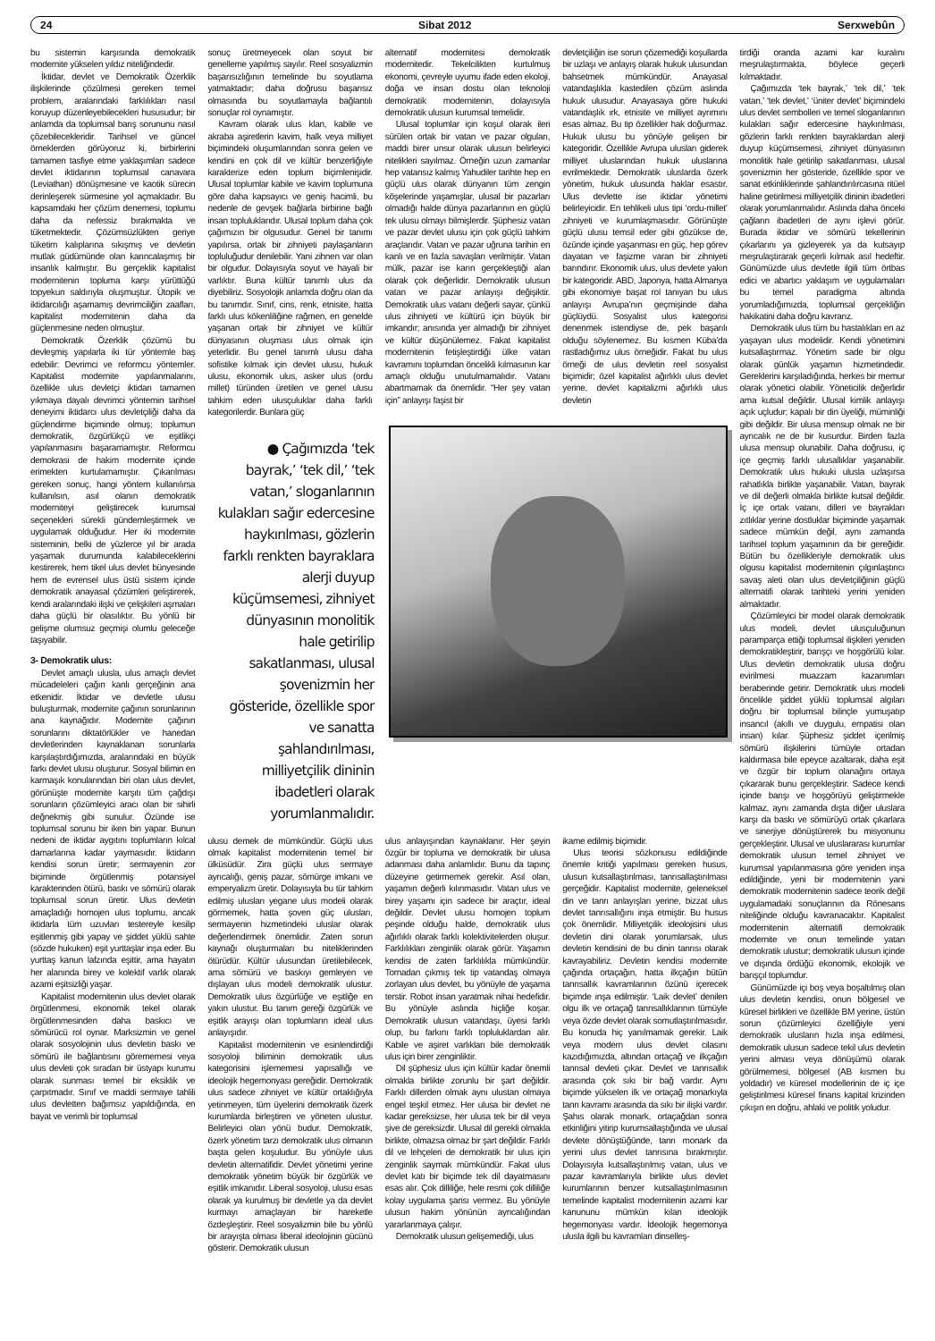24 Sibat 2012 Serxwebûn
bu sistemin karşısında demokratik modernite yükselen yıldız niteliğindedir.
İktidar, devlet ve Demokratik Özerklik ilişkilerinde çözülmesi gereken temel problem, aralarındaki farklılıkları nasıl koruyup düzenleyebilecekleri hususudur; bir anlamda da toplumsal barış sorununu nasıl çözebilecekleridir. Tarihsel ve güncel örneklerden görüyoruz ki, birbirlerini tamamen tasfiye etme yaklaşımları sadece devlet iktidarının toplumsal canavara (Leviathan) dönüşmesine ve kaotik sürecin derinleşerek sürmesine yol açmaktadır. Bu kapsamdaki her çözüm denemesi, toplumu daha da nefessiz bırakmakta ve tüketmektedir. Çözümsüzlükten geriye tüketim kalıplarına sıkışmış ve devletin mutlak güdümünde olan karıncalaşmış bir insanlık kalmıştır. Bu gerçeklik kapitalist modernitenin topluma karşı yürüttüğü topyekun saldırıyla oluşmuştur. Ütopik ve iktidarcılığı aşamamış devrimciliğin zaafları, kapitalist modernitenin daha da güçlenmesine neden olmuştur.
Demokratik Özerklik çözümü bu devleşmiş yapılarla iki tür yöntemle baş edebilir: Devrimci ve reformcu yöntemler. Kapitalist modernite yapılanmalarını, özellikle ulus devletçi iktidarı tamamen yıkmaya dayalı devrimci yöntemin tarihsel deneyimi iktidarcı ulus devletçiliği daha da güçlendirme biçiminde olmuş; toplumun demokratik, özgürlükçü ve eşitlikçi yapılanmasını başaramamıştır. Reformcu demokrasi de hakim modernite içinde erimekten kurtulamamıştır. Çıkarılması gereken sonuç, hangi yöntem kullanılırsa kullanılsın, asıl olanın demokratik moderniteyi geliştirecek kurumsal seçenekleri sürekli gündemleştirmek ve uygulamak olduğudur. Her iki modernite sisteminin, belki de yüzlerce yıl bir arada yaşamak durumunda kalabileceklerini kestirerek, hem tikel ulus devlet bünyesinde hem de evrensel ulus üstü sistem içinde demokratik anayasal çözümleri geliştirerek, kendi aralarındaki ilişki ve çelişkileri aşmaları daha güçlü bir olasılıktır. Bu yönlü bir gelişme olumsuz geçmişi olumlu geleceğe taşıyabilir.
3- Demokratik ulus:
Devlet amaçlı ulusla, ulus amaçlı devlet mücadeleleri çağın kanlı gerçeğinin ana etkenidir. İktidar ve devletle ulusu buluşturmak, modernite çağının sorunlarının ana kaynağıdır. Modernite çağının sorunlarını diktatörlükler ve hanedan devletlerinden kaynaklanan sorunlarla karşılaştırdığımızda, aralarındaki en büyük farkı devlet ulusu oluşturur. Sosyal bilimin en karmaşık konularından biri olan ulus devlet, görünüşte modernite karşıtı tüm çağdışı sorunların çözümleyici aracı olan bir sihirli değnekmiş gibi sunulur. Özünde ise toplumsal sorunu bir iken bin yapar. Bunun nedeni de iktidar aygıtını toplumların kılcal damarlarına kadar yaymasıdır. İktidarın kendisi sorun üretir; sermayenin zor biçiminde örgütlenmiş potansiyel karakterinden ötürü, baskı ve sömürü olarak toplumsal sorun üretir. Ulus devletin amaçladığı homojen ulus toplumu, ancak iktidarla tüm uzuvları testereyle kesilip eşitlenmiş gibi yapay ve şiddet yüklü sahte (sözde hukuken) eşit yurttaşlar inşa eder. Bu yurttaş kanun lafzında eşittir, ama hayatın her alanında birey ve kolektif varlık olarak azami eşitsizliği yaşar.
Kapitalist modernitenin ulus devlet olarak örgütlenmesi, ekonomik tekel olarak örgütlenmesinden daha baskıcı ve sömürücü rol oynar. Marksizmin ve genel olarak sosyolojinin ulus devletin baskı ve sömürü ile bağlantısını görememesi veya ulus devleti çok sıradan bir üstyapı kurumu olarak sunması temel bir eksiklik ve çarpıtmadır. Sınıf ve maddi sermaye tahlili ulus devletten bağımsız yapıldığında, en bayat ve verimli bir toplumsal
sonuç üretmeyecek olan soyut bir genelleme yapılmış sayılır. Reel sosyalizmin başarısızlığının temelinde bu soyutlama yatmaktadır; daha doğrusu başarısız olmasında bu soyutlamayla bağlantılı sonuçlar rol oynamıştır.
Kavram olarak ulus klan, kabile ve akraba aşiretlerin kavim, halk veya milliyet biçimindeki oluşumlarından sonra gelen ve kendini en çok dil ve kültür benzerliğiyle karakterize eden toplum biçimlenişidir. Ulusal toplumlar kabile ve kavim toplumuna göre daha kapsayıcı ve geniş hacimli, bu nedenle de gevşek bağlarla birbirine bağlı insan topluluklarıdır. Ulusal toplum daha çok çağımızın bir olgusudur. Genel bir tanımı yapılırsa, ortak bir zihniyeti paylaşanların topluluğudur denilebilir. Yani zihnen var olan bir olgudur. Dolayısıyla soyut ve hayali bir varlıktır. Buna kültür tanımlı ulus da diyebiliriz. Sosyolojik anlamda doğru olan da bu tanımdır. Sınıf, cins, renk, etnisite, hatta farklı ulus kökenliliğine rağmen, en genelde yaşanan ortak bir zihniyet ve kültür dünyasının oluşması ulus olmak için yeterlidir. Bu genel tanımlı ulusu daha sofistike kılmak için devlet ulusu, hukuk ulusu, ekonomik ulus, asker ulus (ordu millet) türünden üretilen ve genel ulusu tahkim eden ulusçuluklar daha farklı kategorilerdir. Bunlara güç
alternatif modernitesi demokratik modernitedir. Tekelcilikten kurtulmuş ekonomi, çevreyle uyumu ifade eden ekoloji, doğa ve insan dostu olan teknoloji demokratik modernitenin, dolayısıyla demokratik ulusun kurumsal temelidir.
Ulusal toplumlar için koşul olarak ileri sürülen ortak bir vatan ve pazar olguları, maddi birer unsur olarak ulusun belirleyici nitelikleri sayılmaz. Örneğin uzun zamanlar hep vatansız kalmış Yahudiler tarihte hep en güçlü ulus olarak dünyanın tüm zengin köşelerinde yaşamışlar, ulusal bir pazarları olmadığı halde dünya pazarlarının en güçlü tek ulusu olmayı bilmişlerdir. Şüphesiz vatan ve pazar devlet ulusu için çok güçlü tahkim araçlarıdır. Vatan ve pazar uğruna tarihin en kanlı ve en fazla savaşları verilmiştir. Vatan mülk, pazar ise karın gerçekleştiği alan olarak çok değerlidir. Demokratik ulusun vatan ve pazar anlayışı değişiktir. Demokratik ulus vatanı değerli sayar, çünkü ulus zihniyeti ve kültürü için büyük bir imkandır; anısında yer almadığı bir zihniyet ve kültür düşünülemez. Fakat kapitalist modernitenin fetişleştirdiği ülke vatan kavramını toplumdan öncelikli kılmasının kar amaçlı olduğu unutulmamalıdır. Vatanı abartmamak da önemlidir. “Her şey vatan için” anlayışı faşist bir
devletçiliğin ise sorun çözemediği koşullarda bir uzlaşı ve anlayış olarak hukuk ulusundan bahsetmek mümkündür. Anayasal vatandaşlıkla kastedilen çözüm aslında hukuk ulusudur. Anayasaya göre hukuki vatandaşlık ırk, etnisite ve milliyet ayrımını esas almaz. Bu tip özellikler hak doğurmaz. Hukuk ulusu bu yönüyle gelişen bir kategoridir. Özellikle Avrupa ulusları giderek milliyet uluslarından hukuk uluslarına evrilmektedir. Demokratik uluslarda özerk yönetim, hukuk ulusunda haklar esastır. Ulus devlette ise iktidar yönetimi belirleyicidir. En tehlikeli ulus tipi ‘ordu-millet’ zihniyeti ve kurumlaşmasıdır. Görünüşte güçlü ulusu temsil eder gibi gözükse de, özünde içinde yaşanması en güç, hep görev dayatan ve faşizme varan bir zihniyeti barındırır. Ekonomik ulus, ulus devlete yakın bir kategoridir. ABD, Japonya, hatta Almanya gibi ekonomiye başat rol tanıyan bu ulus anlayışı Avrupa’nın geçmişinde daha güçlüydü. Sosyalist ulus kategorisi denenmek istendiyse de, pek başarılı olduğu söylenemez. Bu kısmen Küba’da rastladığımız ulus örneğidir. Fakat bu ulus örneği de ulus devletin reel sosyalist biçimidir; özel kapitalist ağırlıklı ulus devlet yerine, devlet kapitalizmi ağırlıklı ulus devletin
● Çağımızda ‘tek bayrak,’ ‘tek dil,’ ‘tek vatan,’ sloganlarının kulakları sağır edercesine haykırılması, gözlerin farklı renkten bayraklara alerji duyup küçümsemesi, zihniyet dünyasının monolitik hale getirilip sakatlanması, ulusal şovenizmin her gösteride, özellikle spor ve sanatta şahlandırılması, milliyetçilik dininin ibadetleri olarak yorumlanmalıdır.
ulusu demek de mümkündür. Güçlü ulus olmak kapitalist modernitenin temel bir ülküsüdür. Zira güçlü ulus sermaye ayrıcalığı, geniş pazar, sömürge imkanı ve emperyalizm üretir. Dolayısıyla bu tür tahkim edilmiş ulusları yegane ulus modeli olarak görmemek, hatta şoven güç ulusları, sermayenin hizmetindeki uluslar olarak değerlendirmek önemlidir. Zaten sorun kaynağı oluşturmaları bu niteliklerinden ötürüdür. Kültür ulusundan üretilebilecek, ama sömürü ve baskıyı gemleyen ve dışlayan ulus modeli demokratik ulustur. Demokratik ulus özgürlüğe ve eşitliğe en yakın ulustur. Bu tanım gereği özgürlük ve eşitlik arayışı olan toplumların ideal ulus anlayışıdır.
Kapitalist modernitenin ve esinlendirdiği sosyoloji biliminin demokratik ulus kategorisini işlememesi yapısallığı ve ideolojik hegemonyası gereğidir. Demokratik ulus sadece zihniyet ve kültür ortaklığıyla yetinmeyen, tüm üyelerini demokratik özerk kurumlarda birleştiren ve yöneten ulustur. Belirleyici olan yönü budur. Demokratik, özerk yönetim tarzı demokratik ulus olmanın başta gelen koşuludur. Bu yönüyle ulus devletin alternatifidir. Devlet yönetimi yerine demokratik yönetim büyük bir özgürlük ve eşitlik imkanıdır. Liberal sosyoloji, ulusu esas olarak ya kurulmuş bir devletle ya da devlet kurmayı amaçlayan bir hareketle özdeşleştirir. Reel sosyalizmin bile bu yönlü bir arayışta olması liberal ideolojinin gücünü gösterir. Demokratik ulusun
ulus anlayışından kaynaklanır. Her şeyin özgür bir topluma ve demokratik bir ulusa adanması daha anlamlıdır. Bunu da tapınç düzeyine getirmemek gerekir. Asıl olan, yaşamın değerli kılınmasıdır. Vatan ulus ve birey yaşamı için sadece bir araçtır, ideal değildir. Devlet ulusu homojen toplum peşinde olduğu halde, demokratik ulus ağırlıklı olarak farklı kolektivitelerden oluşur. Farklılıkları zenginlik olarak görür. Yaşamın kendisi de zaten farklılıkla mümkündür. Tornadan çıkmış tek tip vatandaş olmaya zorlayan ulus devlet, bu yönüyle de yaşama terstir. Robot insan yaratmak nihai hedefidir. Bu yönüyle aslında hiçliğe koşar. Demokratik ulusun vatandaşı, üyesi farklı olup, bu farkını farklı topluluklardan alır. Kabile ve aşiret varlıkları bile demokratik ulus için birer zenginliktir.
Dil şüphesiz ulus için kültür kadar önemli olmakla birlikte zorunlu bir şart değildir. Farklı dillerden olmak aynı ulustan olmaya engel teşkil etmez. Her ulusa bir devlet ne kadar gereksizse, her ulusa tek bir dil veya şive de gereksizdir. Ulusal dil gerekli olmakla birlikte, olmazsa olmaz bir şart değildir. Farklı dil ve lehçeleri de demokratik bir ulus için zenginlik saymak mümkündür. Fakat ulus devlet katı bir biçimde tek dil dayatmasını esas alır. Çok dilliliğe, hele resmi çok dilliliğe kolay uygulama şansı vermez. Bu yönüyle ulusun hakim yönünün ayrıcalığından yararlanmaya çalışır.
Demokratik ulusun gelişemediği, ulus
ikame edilmiş biçimidir.
Ulus teorisi sözkonusu edildiğinde önemle kritiği yapılması gereken husus, ulusun kutsallaştırılması, tanrısallaştırılması gerçeğidir. Kapitalist modernite, geleneksel din ve tanrı anlayışları yerine, bizzat ulus devlet tanrısallığını inşa etmiştir. Bu husus çok önemlidir. Milliyetçilik ideolojisini ulus devletin dini olarak yorumlarsak, ulus devletin kendisini de bu dinin tanrısı olarak kavrayabiliriz. Devletin kendisi modernite çağında ortaçağın, hatta ilkçağın bütün tanrısallık kavramlarının özünü içerecek biçimde inşa edilmiştir. ‘Laik devlet’ denilen olgu ilk ve ortaçağ tanrısallıklarının tümüyle veya özde devlet olarak somutlaştırılmasıdır. Bu konuda hiç yanılmamak gerekir. Laik veya modern ulus devlet cilasını kazıdığımızda, altından ortaçağ ve ilkçağın tanrısal devleti çıkar. Devlet ve tanrısallık arasında çok sıkı bir bağ vardır. Aynı biçimde yükselen ilk ve ortaçağ monarkıyla tanrı kavramı arasında da sıkı bir ilişki vardır. Şahıs olarak monark, ortaçağdan sonra etkinliğini yitirip kurumsallaştığında ve ulusal devlete dönüştüğünde, tanrı monark da yerini ulus devlet tanrısına bırakmıştır. Dolayısıyla kutsallaştırılmış vatan, ulus ve pazar kavramlarıyla birlikte ulus devlet kurumlarının benzer kutsallaştırılmasının temelinde kapitalist modernitenin azami kar kanununu mümkün kılan ideolojik hegemonyası vardır. İdeolojik hegemonya ulusla ilgili bu kavramları dinselleş-
tirdiği oranda azami kar kuralını meşrulaştırmakta, böylece geçerli kılmaktadır.
Çağımızda ‘tek bayrak,’ ‘tek dil,’ ‘tek vatan,’ ‘tek devlet,’ ‘üniter devlet’ biçimindeki ulus devlet sembolleri ve temel sloganlarının kulakları sağır edercesine haykırılması, gözlerin farklı renkten bayraklardan alerji duyup küçümsemesi, zihniyet dünyasının monolitik hale getirilip sakatlanması, ulusal şovenizmin her gösteride, özellikle spor ve sanat etkinliklerinde şahlandırılırcasına ritüel haline getirilmesi milliyetçilik dininin ibadetleri olarak yorumlanmalıdır. Aslında daha önceki çağların ibadetleri de aynı işlevi görür. Burada iktidar ve sömürü tekellerinin çıkarlarını ya gizleyerek ya da kutsayıp meşrulaştırarak geçerli kılmak asıl hedeftir. Günümüzde ulus devletle ilgili tüm örtbas edici ve abartıcı yaklaşım ve uygulamaları bu temel paradigma altında yorumladığımızda, toplumsal gerçekliğin hakikatini daha doğru kavrarız.
Demokratik ulus tüm bu hastalıkları en az yaşayan ulus modelidir. Kendi yönetimini kutsallaştırmaz. Yönetim sade bir olgu olarak günlük yaşamın hizmetindedir. Gereklerini karşıladığında, herkes bir memur olarak yönetici olabilir. Yöneticilik değerlidir ama kutsal değildir. Ulusal kimlik anlayışı açık uçludur; kapalı bir din üyeliği, müminliği gibi değildir. Bir ulusa mensup olmak ne bir ayrıcalık ne de bir kusurdur. Birden fazla ulusa mensup olunabilir. Daha doğrusu, iç içe geçmiş farklı ulusallıklar yaşanabilir. Demokratik ulus hukuki ulusla uzlaşırsa rahatlıkla birlikte yaşanabilir. Vatan, bayrak ve dil değerli olmakla birlikte kutsal değildir. İç içe ortak vatanı, dilleri ve bayrakları zıtlıklar yerine dostluklar biçiminde yaşamak sadece mümkün değil, aynı zamanda tarihsel toplum yaşamının da bir gereğidir. Bütün bu özellikleriyle demokratik ulus olgusu kapitalist modernitenin çılgınlaştırıcı savaş aleti olan ulus devletçiliğinin güçlü alternatifi olarak tarihteki yerini yeniden almaktadır.
Çözümleyici bir model olarak demokratik ulus modeli, devlet ulusçuluğunun paramparça ettiği toplumsal ilişkileri yeniden demokratikleştirir, barışçı ve hoşgörülü kılar. Ulus devletin demokratik ulusa doğru evirilmesi muazzam kazanımları beraberinde getirir. Demokratik ulus modeli öncelikle şiddet yüklü toplumsal algıları doğru bir toplumsal bilinçle yumuşatıp insancıl (akıllı ve duygulu, empatisi olan insan) kılar. Şüphesiz şiddet içerilmiş sömürü ilişkilerini tümüyle ortadan kaldırmasa bile epeyce azaltarak, daha eşit ve özgür bir toplum olanağını ortaya çıkararak bunu gerçekleştirir. Sadece kendi içinde barışı ve hoşgörüyü geliştirmekle kalmaz, aynı zamanda dışta diğer uluslara karşı da baskı ve sömürüyü ortak çıkarlara ve sinerjiye dönüştürerek bu misyonunu gerçekleştirir. Ulusal ve uluslararası kurumlar demokratik ulusun temel zihniyet ve kurumsal yapılanmasına göre yeniden inşa edildiğinde, yeni bir modernitenin yani demokratik modernitenin sadece teorik değil uygulamadaki sonuçlarının da Rönesans niteliğinde olduğu kavranacaktır. Kapitalist modernitenin alternatifi demokratik modernite ve onun temelinde yatan demokratik ulustur; demokratik ulusun içinde ve dışında ördüğü ekonomik, ekolojik ve barışçıl toplumdur.
Günümüzde içi boş veya boşaltılmış olan ulus devletin kendisi, onun bölgesel ve küresel birlikleri ve özellikle BM yerine, üstün sorun çözümleyici özelliğiyle yeni demokratik ulusların hızla inşa edilmesi, demokratik ulusun sadece tekil ulus devletin yerini alması veya dönüşümü olarak görülmemesi, bölgesel (AB kısmen bu yoldadır) ve küresel modellerinin de iç içe geliştirilmesi küresel finans kapital krizinden çıkışın en doğru, ahlaki ve politik yoludur.